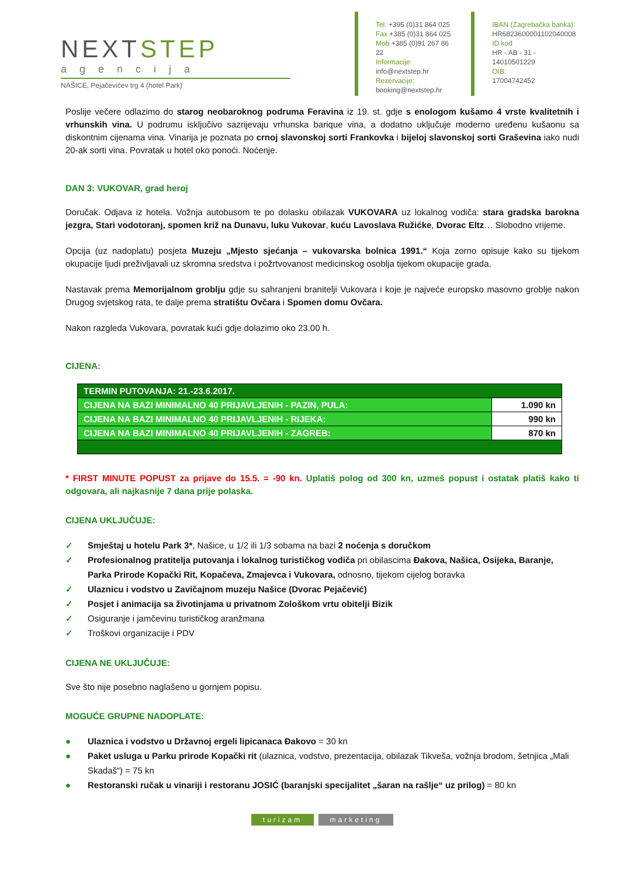NEXTSTEP
agencija
NAŠICE, Pejačevićev trg 4 (hotel Park)
Tel. +395 (0)31 864 025
Fax +385 (0)31 864 025
Mob.+385 (0)91 267 86 22
Informacije:
info@nextstep.hr
Rezervacije:
booking@nextstep.hr
IBAN (Zagrebačka banka):
HR6823600001102040008
ID kod
HR - AB - 31 - 14010501229
OIB:
17004742452
Poslije večere odlazimo do starog neobaroknog podruma Feravina iz 19. st. gdje s enologom kušamo 4 vrste kvalitetnih i vrhunskih vina. U podrumu isključivo sazrijevaju vrhunska barique vina, a dodatno uključuje moderno uređenu kušaonu sa diskontnim cijenama vina. Vinarija je poznata po crnoj slavonskoj sorti Frankovka i bijeloj slavonskoj sorti Graševina iako nudi 20-ak sorti vina. Povratak u hotel oko ponoći. Noćenje.
DAN 3: VUKOVAR, grad heroj
Doručak. Odjava iz hotela. Vožnja autobusom te po dolasku obilazak VUKOVARA uz lokalnog vodiča: stara gradska barokna jezgra, Stari vodotoranj, spomen križ na Dunavu, luku Vukovar, kuću Lavoslava Ružićke, Dvorac Eltz… Slobodno vrijeme.
Opcija (uz nadoplatu) posjeta Muzeju „Mjesto sjećanja – vukovarska bolnica 1991.“ Koja zorno opisuje kako su tijekom okupacije ljudi preživljavali uz skromna sredstva i požrtvovanost medicinskog osoblja tijekom okupacije grada.
Nastavak prema Memorijalnom groblju gdje su sahranjeni branitelji Vukovara i koje je najveće europsko masovno groblje nakon Drugog svjetskog rata, te dalje prema stratištu Ovčara i Spomen domu Ovčara.
Nakon razgleda Vukovara, povratak kući gdje dolazimo oko 23.00 h.
CIJENA:
| TERMIN PUTOVANJA: 21.-23.6.2017. | |
| CIJENA NA BAZI MINIMALNO 40 PRIJAVLJENIH - PAZIN, PULA: | 1.090 kn |
| CIJENA NA BAZI MINIMALNO 40 PRIJAVLJENIH - RIJEKA: | 990 kn |
| CIJENA NA BAZI MINIMALNO 40 PRIJAVLJENIH - ZAGREB: | 870 kn |
* FIRST MINUTE POPUST za prijave do 15.5. = -90 kn. Uplatiš polog od 300 kn, uzmeš popust i ostatak platiš kako ti odgovara, ali najkasnije 7 dana prije polaska.
CIJENA UKLJUČUJE:
✓ Smještaj u hotelu Park 3*, Našice, u 1/2 ili 1/3 sobama na bazi 2 noćenja s doručkom
✓ Profesionalnog pratitelja putovanja i lokalnog turističkog vodiča pri obilascima Đakova, Našica, Osijeka, Baranje, Parka Prirode Kopački Rit, Kopačeva, Zmajevca i Vukovara, odnosno, tijekom cijelog boravka
✓ Ulaznicu i vodstvo u Zavičajnom muzeju Našice (Dvorac Pejačević)
✓ Posjet i animacija sa životinjama u privatnom Zološkom vrtu obitelji Bizik
✓ Osiguranje i jamčevinu turističkog aranžmana
✓ Troškovi organizacije i PDV
CIJENA NE UKLJUČUJE:
Sve što nije posebno naglašeno u gornjem popisu.
MOGUĆE GRUPNE NADOPLATE:
● Ulaznica i vodstvo u Državnoj ergeli lipicanaca Đakovo = 30 kn
● Paket usluga u Parku prirode Kopački rit (ulaznica, vodstvo, prezentacija, obilazak Tikveša, vožnja brodom, šetnjica „Mali Skadaš“) = 75 kn
● Restoranski ručak u vinariji i restoranu JOSIĆ (baranjski specijalitet „šaran na rašlje“ uz prilog) = 80 kn
turizam marketing